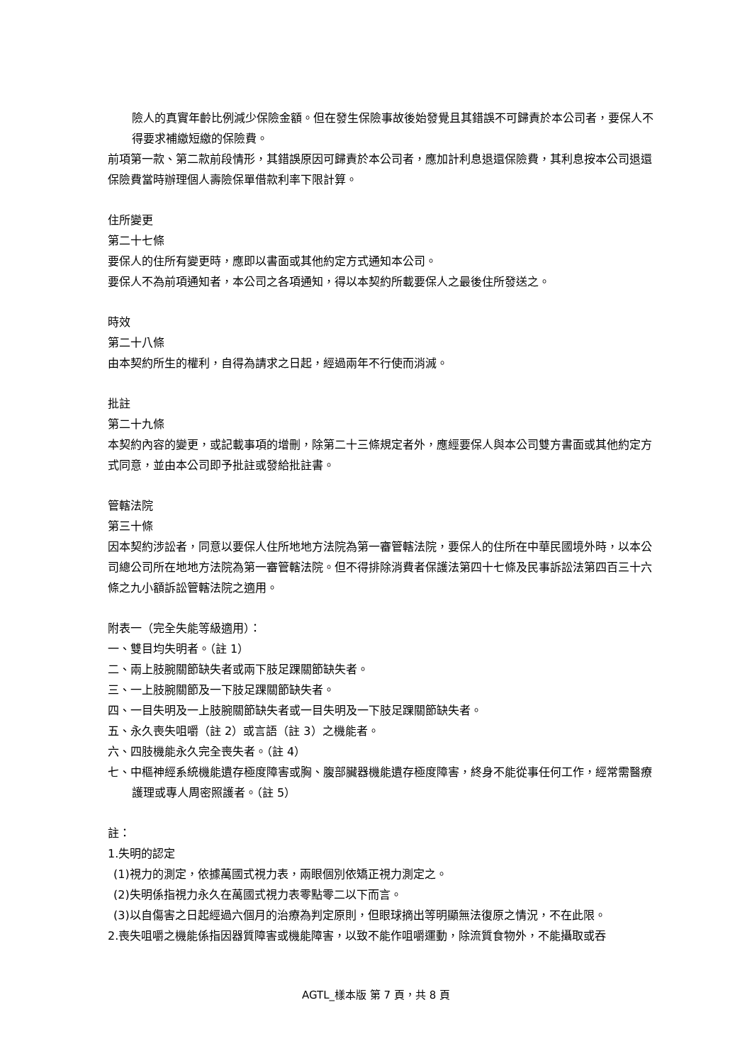險人的真實年齡比例減少保險金額。但在發生保險事故後始發覺且其錯誤不可歸責於本公司者，要保人不得要求補繳短繳的保險費。
前項第一款、第二款前段情形，其錯誤原因可歸責於本公司者，應加計利息退還保險費，其利息按本公司退還保險費當時辦理個人壽險保單借款利率下限計算。
住所變更
第二十七條
要保人的住所有變更時，應即以書面或其他約定方式通知本公司。
要保人不為前項通知者，本公司之各項通知，得以本契約所載要保人之最後住所發送之。
時效
第二十八條
由本契約所生的權利，自得為請求之日起，經過兩年不行使而消滅。
批註
第二十九條
本契約內容的變更，或記載事項的增刪，除第二十三條規定者外，應經要保人與本公司雙方書面或其他約定方式同意，並由本公司即予批註或發給批註書。
管轄法院
第三十條
因本契約涉訟者，同意以要保人住所地地方法院為第一審管轄法院，要保人的住所在中華民國境外時，以本公司總公司所在地地方法院為第一審管轄法院。但不得排除消費者保護法第四十七條及民事訴訟法第四百三十六條之九小額訴訟管轄法院之適用。
附表一（完全失能等級適用）：
一、雙目均失明者。（註 1）
二、兩上肢腕關節缺失者或兩下肢足踝關節缺失者。
三、一上肢腕關節及一下肢足踝關節缺失者。
四、一目失明及一上肢腕關節缺失者或一目失明及一下肢足踝關節缺失者。
五、永久喪失咀嚼（註 2）或言語（註 3）之機能者。
六、四肢機能永久完全喪失者。（註 4）
七、中樞神經系統機能遺存極度障害或胸、腹部臟器機能遺存極度障害，終身不能從事任何工作，經常需醫療護理或專人周密照護者。（註 5）
註：
1.失明的認定
(1)視力的測定，依據萬國式視力表，兩眼個別依矯正視力測定之。
(2)失明係指視力永久在萬國式視力表零點零二以下而言。
(3)以自傷害之日起經過六個月的治療為判定原則，但眼球摘出等明顯無法復原之情況，不在此限。
2.喪失咀嚼之機能係指因器質障害或機能障害，以致不能作咀嚼運動，除流質食物外，不能攝取或吞
AGTL_樣本版 第 7 頁，共 8 頁